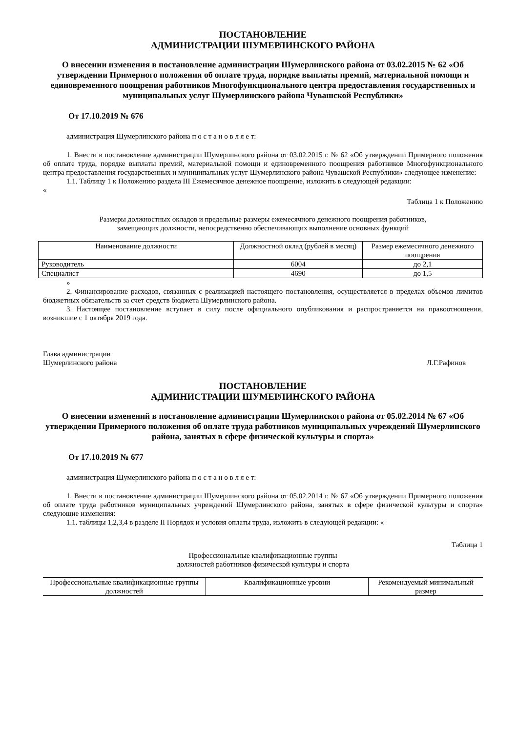ПОСТАНОВЛЕНИЕ
АДМИНИСТРАЦИИ ШУМЕРЛИНСКОГО РАЙОНА
О внесении изменения в постановление администрации Шумерлинского района от 03.02.2015 № 62 «Об утверждении Примерного положения об оплате труда, порядке выплаты премий, материальной помощи и единовременного поощрения работников Многофункционального центра предоставления государственных и муниципальных услуг Шумерлинского района Чувашской Республики»
От 17.10.2019 № 676
администрация Шумерлинского района п о с т а н о в л я е т:
1. Внести в постановление администрации Шумерлинского района от 03.02.2015 г. № 62 «Об утверждении Примерного положения об оплате труда, порядке выплаты премий, материальной помощи и единовременного поощрения работников Многофункционального центра предоставления государственных и муниципальных услуг Шумерлинского района Чувашской Республики» следующее изменение:
1.1. Таблицу 1 к Положению раздела III Ежемесячное денежное поощрение, изложить в следующей редакции:
«
Таблица 1 к Положению
Размеры должностных окладов и предельные размеры ежемесячного денежного поощрения работников,
замещающих должности, непосредственно обеспечивающих выполнение основных функций
| Наименование должности | Должностной оклад (рублей в месяц) | Размер ежемесячного денежного поощрения |
| --- | --- | --- |
| Руководитель | 6004 | до 2,1 |
| Специалист | 4690 | до 1,5 |
»
2. Финансирование расходов, связанных с реализацией настоящего постановления, осуществляется в пределах объемов лимитов бюджетных обязательств за счет средств бюджета Шумерлинского района.
3. Настоящее постановление вступает в силу после официального опубликования и распространяется на правоотношения, возникшие с 1 октября 2019 года.
Глава администрации
Шумерлинского района
Л.Г.Рафинов
ПОСТАНОВЛЕНИЕ
АДМИНИСТРАЦИИ ШУМЕРЛИНСКОГО РАЙОНА
О внесении изменений в постановление администрации Шумерлинского района от 05.02.2014 № 67 «Об утверждении Примерного положения об оплате труда работников муниципальных учреждений Шумерлинского района, занятых в сфере физической культуры и спорта»
От 17.10.2019 № 677
администрация Шумерлинского района п о с т а н о в л я е т:
1. Внести в постановление администрации Шумерлинского района от 05.02.2014 г. № 67 «Об утверждении Примерного положения об оплате труда работников муниципальных учреждений Шумерлинского района, занятых в сфере физической культуры и спорта» следующие изменения:
1.1. таблицы 1,2,3,4 в разделе II Порядок и условия оплаты труда, изложить в следующей редакции: «
Таблица 1
Профессиональные квалификационные группы
должностей работников физической культуры и спорта
| Профессиональные квалификационные группы должностей | Квалификационные уровни | Рекомендуемый минимальный размер |
| --- | --- | --- |